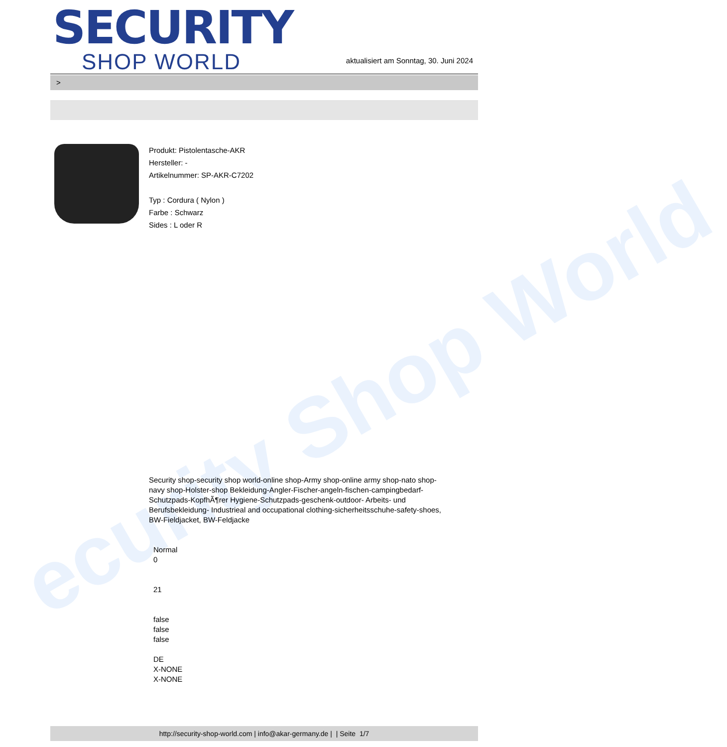ecurity Shop World
SECURITY
SHOP WORLD
aktualisiert am Sonntag, 30. Juni 2024
>
Produkt: Pistolentasche-AKR
Hersteller: -
Artikelnummer: SP-AKR-C7202
Typ : Cordura ( Nylon )
Farbe : Schwarz
Sides : L oder R
Security shop-security shop world-online shop-Army shop-online army shop-nato shop-navy shop-Holster-shop Bekleidung-Angler-Fischer-angeln-fischen-campingbedarf-Schutzpads-KopfhÃ¶rer Hygiene-Schutzpads-geschenk-outdoor- Arbeits- und Berufsbekleidung- Industrieal and occupational clothing-sicherheitsschuhe-safety-shoes, BW-Fieldjacket, BW-Feldjacke
Normal
0
21
false
false
false
DE
X-NONE
X-NONE
http://security-shop-world.com | info@akar-germany.de | | Seite 1/7